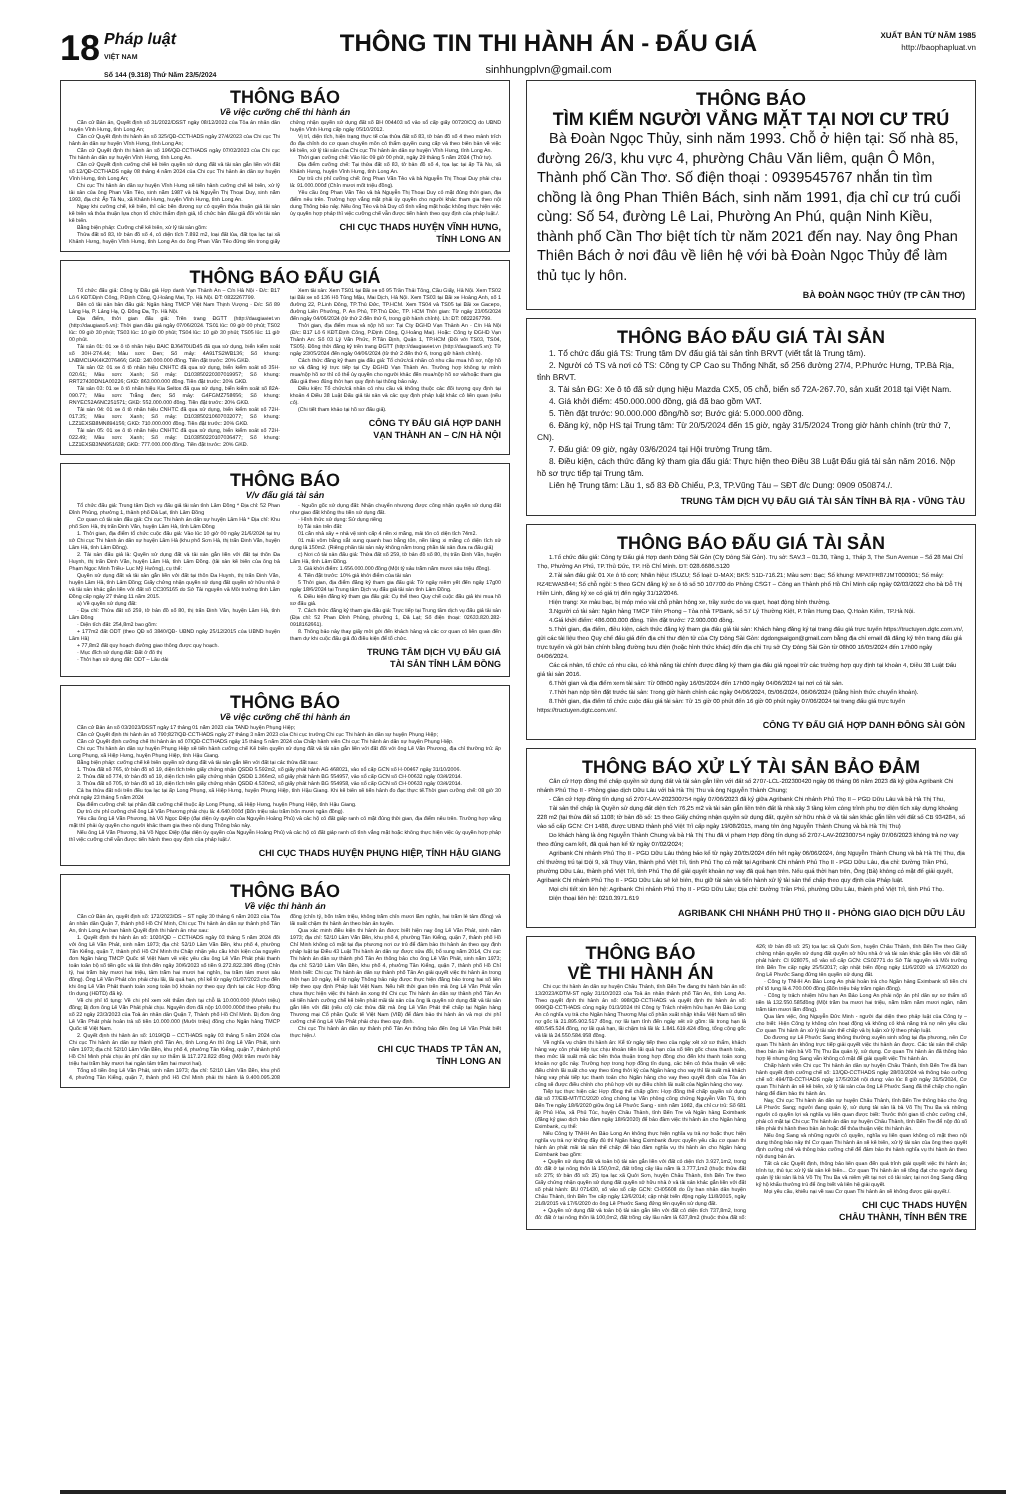18
Pháp luật
VIỆT NAM
Số 144 (9.318) Thứ Năm 23/5/2024
THÔNG TIN THI HÀNH ÁN - ĐẤU GIÁ
sinhhungplvn@gmail.com
XUẤT BẢN TỪ NĂM 1985
http://baophapluat.vn
THÔNG BÁO
Về việc cưỡng chế thi hành án
Căn cứ Bản án, Quyết định số 31/2022/DSST ngày 08/12/2022 của Tòa án nhân dân huyện Vĩnh Hưng, tỉnh Long An;
Căn cứ Quyết định thi hành án số 325/QĐ-CCTHADS ngày 27/4/2023 của Chi cục Thi hành án dân sự huyện Vĩnh Hưng, tỉnh Long An;
Căn cứ Quyết định thi hành án số 196/QĐ-CCTHADS ngày 07/02/2023 của Chi cục Thi hành án dân sự huyện Vĩnh Hưng, tỉnh Long An.
Căn cứ Quyết định cưỡng chế kê biên quyền sử dụng đất và tài sản gắn liền với đất số 12/QĐ-CCTHADS ngày 08 tháng 4 năm 2024 của Chi cục Thi hành án dân sự huyện Vĩnh Hưng, tỉnh Long An;
Chi cục Thi hành án dân sự huyện Vĩnh Hưng sẽ tiến hành cưỡng chế kê biên, xử lý tài sản của ông Phan Văn Tèo, sinh năm 1987 và bà Nguyễn Thị Thoại Duy, sinh năm 1993, địa chỉ: Ấp Tà Nu, xã Khánh Hưng, huyện Vĩnh Hưng, tỉnh Long An.
Ngay khi cưỡng chế, kê biên, thì các bên đương sự có quyền thỏa thuận giá tài sản kê biên và thỏa thuận lựa chọn tổ chức thẩm định giá, tổ chức bán đấu giá đối với tài sản kê biên.
Bằng biện pháp: Cưỡng chế kê biên, xử lý tài sản gồm:
Thửa đất số 83, tờ bản đồ số 4, có diện tích 7.892 m2, loại đất lúa, đất tọa lạc tại xã Khánh Hưng, huyện Vĩnh Hưng, tỉnh Long An do ông Phan Văn Tèo đứng tên trong giấy chứng nhận quyền sử dụng đất số BH 004403 số vào sổ cấp giấy 00720/CQ do UBND huyện Vĩnh Hưng cấp ngày 05/10/2012.
Vị trí, diện tích, hiện trạng thực tế của thửa đất số 83, tờ bản đồ số 4 theo mảnh trích đo địa chính do cơ quan chuyên môn có thẩm quyền cung cấp và theo biên bản về việc kê biên, xử lý tài sản của Chi cục Thi hành án dân sự huyện Vĩnh Hưng, tỉnh Long An.
Thời gian cưỡng chế: Vào lúc 09 giờ 00 phút, ngày 29 tháng 5 năm 2024 (Thứ tư).
Địa điểm cưỡng chế: Tại thửa đất số 83, tờ bản đồ số 4, tọa lạc tại ấp Tà Nu, xã Khánh Hưng, huyện Vĩnh Hưng, tỉnh Long An.
Dự trù chi phí cưỡng chế: ông Phan Văn Tèo và bà Nguyễn Thị Thoại Duy phải chịu là: 91.000.000đ (Chín mươi mốt triệu đồng).
Yêu cầu ông Phan Văn Tèo và bà Nguyễn Thị Thoại Duy có mặt đúng thời gian, địa điểm nêu trên. Trường hợp vắng mặt phải ủy quyền cho người khác tham gia theo nội dung Thông báo này. Nếu ông Tèo và bà Duy cố tình vắng mặt hoặc không thực hiện việc ủy quyền hợp pháp thì việc cưỡng chế vẫn được tiến hành theo quy định của pháp luật./.
CHI CỤC THADS HUYỆN VĨNH HƯNG,
TỈNH LONG AN
THÔNG BÁO ĐẤU GIÁ
Tổ chức đấu giá: Công ty Đấu giá Hợp danh Vạn Thành An – C/n Hà Nội - Đ/c: B17 Lô 6 KĐT.Định Công, P.Định Công, Q.Hoàng Mai, Tp. Hà Nội. ĐT: 0822267799.
Bên có tài sản bán đấu giá: Ngân hàng TMCP Việt Nam Thịnh Vượng - Đ/c: Số 89 Láng Hạ, P. Láng Hạ, Q. Đống Đa, Tp. Hà Nội.
Địa điểm, thời gian đấu giá: Trên trang ĐGTT (http://daugiaviet.vn (http://daugiaso5.vn): Thời gian đấu giá ngày 07/06/2024. TS01 lúc: 09 giờ 00 phút; TS02 lúc: 09 giờ 30 phút; TS03 lúc: 10 giờ 00 phút; TS04 lúc: 10 giờ 30 phút; TS05 lúc: 11 giờ 00 phút.
Tài sản 01: 01 xe ô tô nhãn hiệu BAIC BJ6470UD45 đã qua sử dụng, biển kiểm soát số 30H-274.44; Màu sơn: Đen; Số máy: 4A91TS2WB136; Số khung: LNBMCUAK4KZ076466; GKĐ: 240.000.000 đồng. Tiền đặt trước: 20% GKĐ.
Tài sản 02: 01 xe ô tô nhãn hiệu CNHTC đã qua sử dụng, biển kiểm soát số 35H-020.61; Màu sơn: Xanh; Số máy: D10385022030701995​7; Số khung: RRT27430DN1A00226; GKĐ: 863.000.000 đồng. Tiền đặt trước: 20% GKĐ.
Tài sản 03: 01 xe ô tô nhãn hiệu Kia Seltos đã qua sử dụng, biển kiểm soát số 82A-090.77; Màu sơn: Trắng đen; Số máy: G4FGMZ758656; Số khung: RNYEC52A6NC251571; GKĐ: 552.000.000 đồng. Tiền đặt trước: 20% GKĐ.
Tài sản 04: 01 xe ô tô nhãn hiệu CNHTC đã qua sử dụng, biển kiểm soát số 72H-017.35; Màu sơn: Xanh; Số máy: D103850210607032077; Số khung: LZZ1EXSB8MN894156; GKĐ: 710.000.000 đồng. Tiền đặt trước: 20% GKĐ.
Tài sản 05: 01 xe ô tô nhãn hiệu CNHTC đã qua sử dụng, biển kiểm soát số 72H-022.49; Màu sơn: Xanh; Số máy: D103850220107036477; Số khung: LZZ1EXSB3NN951638; GKĐ: 777.000.000 đồng. Tiền đặt trước: 20% GKĐ.
Xem tài sản: Xem TS01 tại Bãi xe số 95 Trần Thái Tông, Cầu Giấy, Hà Nội. Xem TS02 tại Bãi xe số 136 Hồ Tùng Mậu, Mai Dịch, Hà Nội. Xem TS03 tại Bãi xe Hoàng Anh, số 1 đường 22, P.Linh Đông, TP.Thủ Đức, TP.HCM. Xem TS04 và TS05 tại Bãi xe Gacepo, đường Liên Phường, P. An Phú, TP.Thủ Đức, TP. HCM Thời gian: Từ ngày 23/05/2024 đến ngày 04/06/2024 (từ thứ 2 đến thứ 6, trong giờ hành chính). Lh: ĐT: 0822267799.
Thời gian, địa điểm mua và nộp hồ sơ: Tại Cty ĐGHD Vạn Thành An - C/n Hà Nội (Đ/c: B17 Lô 6 KĐT.Định Công, P.Định Công, Q.Hoàng Mai). Hoặc: Công ty ĐGHD Vạn Thành An: Số 03 Lý Văn Phức, P.Tân Định, Quận 1, TP.HCM (Đối với TS03, TS04, TS05). Đồng thời đăng ký trên trang ĐGTT (http://daugiaviet.vn (http://daugiaso5.vn): Từ ngày 23/05/2024 đến ngày 04/06/2024 (từ thứ 2 đến thứ 6, trong giờ hành chính).
Cách thức đăng ký tham gia đấu giá: Tổ chức/cá nhân có nhu cầu mua hồ sơ, nộp hồ sơ và đăng ký trực tiếp tại Cty ĐGHD Vạn Thành An. Trường hợp không tự mình mua/nộp hồ sơ thì có thể ủy quyền cho người khác đến mua/nộp hồ sơ và/hoặc tham gia đấu giá theo đúng thời hạn quy định tại thông báo này.
Điều kiện: Tổ chức/cá nhân có nhu cầu và không thuộc các đối tượng quy định tại khoản 4 Điều 38 Luật Đấu giá tài sản và các quy định pháp luật khác có liên quan (nếu có).
(Chi tiết tham khảo tại hồ sơ đấu giá).
CÔNG TY ĐẤU GIÁ HỢP DANH
VẠN THÀNH AN – C/N HÀ NỘI
THÔNG BÁO
V/v đấu giá tài sản
Tổ chức đấu giá: Trung tâm Dịch vụ đấu giá tài sản tỉnh Lâm Đồng * Địa chỉ: 52 Phan Đình Phùng, phường 1, thành phố Đà Lạt, tỉnh Lâm Đồng
Cơ quan có tài sản đấu giá: Chi cục Thi hành án dân sự huyện Lâm Hà * Địa chỉ: Khu phố Sơn Hà, thị trấn Đinh Văn, huyện Lâm Hà, tỉnh Lâm Đồng
1. Thời gian, địa điểm tổ chức cuộc đấu giá: Vào lúc 10 giờ 00 ngày 21/6/2024 tại trụ sở Chi cục Thi hành án dân sự huyện Lâm Hà (khu phố Sơn Hà, thị trấn Đinh Văn, huyện Lâm Hà, tỉnh Lâm Đồng).
2. Tài sản đấu giá là: Quyền sử dụng đất và tài sản gắn liền với đất tại thôn Đa Huynh, thị trấn Đinh Văn, huyện Lâm Hà, tỉnh Lâm Đồng. (tài sản kê biên của ông bà Phạm Ngọc Minh Triều- Lục Mỹ Hường), cụ thể:
Quyền sử dụng đất và tài sản gắn liền với đất tại thôn Đa Huynh, thị trấn Đinh Văn, huyện Lâm Hà, tỉnh Lâm Đồng; Giấy chứng nhận quyền sử dụng đất quyền sở hữu nhà ở và tài sản khác gắn liền với đất số CC305165 do Sở Tài nguyên và Môi trường tỉnh Lâm Đồng cấp ngày 27 tháng 11 năm 2015.
a) Về quyền sử dụng đất:
- Địa chỉ: Thửa đất số 259, tờ bản đồ số 80, thị trấn Đinh Văn, huyện Lâm Hà, tỉnh Lâm Đồng
- Diện tích đất: 254,8m2 bao gồm:
+ 177m2 đất ODT (theo QĐ số 3840/QĐ- UBND ngày 25/12/2015 của UBND huyện Lâm Hà)
+ 77,8m2 đất quy hoạch đường giao thông được quy hoạch.
- Mục đích sử dụng đất: Đất ở đô thị
- Thời hạn sử dụng đất: ODT – Lâu dài
- Nguồn gốc sử dụng đất: Nhận chuyển nhượng được công nhận quyền sử dụng đất như giao đất không thu tiền sử dụng đất.
- Hình thức sử dụng: Sử dụng riêng
b) Tài sản trên đất:
01 căn nhà xây + nhà vệ sinh cấp 4 nền xi măng, mái tôn có diện tích 74m2.
01 mái vòm bằng sắt xung quanh bao bằng tôn, nền láng xi măng có diện tích sử dụng là 150m2. (Riêng phần tài sản này không nằm trong phần tài sản đưa ra đấu giá)
c) Nơi có tài sản đấu giá: Thửa đất số 259, tờ bản đồ số 80, thị trấn Đinh Văn, huyện Lâm Hà, tỉnh Lâm Đồng.
3. Giá khởi điểm: 1.656.000.000 đồng (Một tỷ sáu trăm năm mươi sáu triệu đồng).
4. Tiền đặt trước: 10% giá khởi điểm của tài sản
5 Thời gian, địa điểm đăng ký tham gia đấu giá: Từ ngày niêm yết đến ngày 17g00 ngày 18/6/2024 tại Trung tâm Dịch vụ đấu giá tài sản tỉnh Lâm Đồng.
6. Điều kiện đăng ký tham gia đấu giá: Cụ thể theo Quy chế cuộc đấu giá khi mua hồ sơ đấu giá.
7. Cách thức đăng ký tham gia đấu giá: Trực tiếp tại Trung tâm dịch vụ đấu giá tài sản (Địa chỉ: 52 Phan Đình Phùng, phường 1, Đà Lạt; Số điện thoại: 02633.820.282- 0918162661).
8. Thông báo này thay giấy mời gởi đến khách hàng và các cơ quan có liên quan đến tham dự khi cuộc đấu giá đủ điều kiện để tổ chức.
TRUNG TÂM DỊCH VỤ ĐẤU GIÁ
TÀI SẢN TỈNH LÂM ĐỒNG
THÔNG BÁO
Về việc cưỡng chế thi hành án
Căn cứ Bản án số 03/2023/DSST ngày 17 tháng 01 năm 2023 của TAND huyện Phụng Hiệp;
Căn cứ Quyết định thi hành án số 790;827/QĐ-CCTHADS ngày 27 tháng 3 năm 2023 của Chi cục trưởng Chi cục Thi hành án dân sự huyện Phụng Hiệp;
Căn cứ Quyết định cưỡng chế thi hành án số 07/QĐ-CCTHADS ngày 15 tháng 5 năm 2024 của Chấp hành viên Chi cục Thi hành án dân sự huyện Phụng Hiệp.
Chi cục Thi hành án dân sự huyện Phụng Hiệp sẽ tiến hành cưỡng chế Kê biên quyền sử dụng đất và tài sản gắn liền với đất đối với ông Lê Văn Phương, địa chỉ thường trú: ấp Long Phụng, xã Hiệp Hưng, huyện Phụng Hiệp, tỉnh Hậu Giang.
Bằng biện pháp: cưỡng chế kê biên quyền sử dụng đất và tài sản gắn liền với đất tại các thửa đất sau:
1. Thửa đất số 765, tờ bản đồ số 19, diện tích trên giấy chứng nhận QSDĐ 5.592m2, số giấy phát hành AG 468021, vào sổ cấp GCN số H-00467 ngày 31/10/2006.
2. Thửa đất số 774, tờ bản đồ số 19, diện tích trên giấy chứng nhận QSDĐ 1.366m2, số giấy phát hành BG 554957, vào sổ cấp GCN số CH-00632 ngày 03/4/2014.
3. Thửa đất số 705, tờ bản đồ số 19, diện tích trên giấy chứng nhận QSDĐ 4.530m2, số giấy phát hành BG 554958, vào sổ cấp GCN số CH-00633 ngày 03/4/2014.
Cả ba thửa đất nói trên đều tọa lạc tại ấp Long Phụng, xã Hiệp Hưng, huyện Phụng Hiệp, tỉnh Hậu Giang. Khi kê biên sẽ tiến hành đo đạc thực tế.Thời gian cưỡng chế: 08 giờ 30 phút ngày 23 tháng 5 năm 2024
Địa điểm cưỡng chế: tại phần đất cưỡng chế thuộc ấp Long Phụng, xã Hiệp Hưng, huyện Phụng Hiệp, tỉnh Hậu Giang.
Dự trù chi phí cưỡng chế ông Lê Văn Phương phải chịu là: 4.640.000đ (Bốn triệu sáu trăm bốn mươi ngàn đồng).
Yêu cầu ông Lê Văn Phương, bà Võ Ngọc Điệp (đại diện ủy quyền của Nguyễn Hoàng Phú) và các hộ có đất giáp ranh có mặt đúng thời gian, địa điểm nêu trên. Trường hợp vắng mặt thì phải ủy quyền cho người khác tham gia theo nội dung Thông báo này.
Nếu ông Lê Văn Phương, bà Võ Ngọc Điệp (đại diện ủy quyền của Nguyễn Hoàng Phú) và các hộ có đất giáp ranh cố tình vắng mặt hoặc không thực hiện việc ủy quyền hợp pháp thì việc cưỡng chế vẫn được tiến hành theo quy định của pháp luật./.
CHI CỤC THADS HUYỆN PHỤNG HIỆP, TỈNH HẬU GIANG
THÔNG BÁO
Về việc thi hành án
Căn cứ Bản án, quyết định số: 172/2023/DS – ST ngày 30 tháng 6 năm 2023 của Tòa án nhân dân Quận 7, thành phố Hồ Chí Minh, Chi cục Thi hành án dân sự thành phố Tân An, tỉnh Long An ban hành Quyết định thi hành án như sau:
1. Quyết định thi hành án số: 1020/QĐ – CCTHADS ngày 03 tháng 5 năm 2024 đối với ông Lê Văn Phát, sinh năm 1973; địa chỉ: 52/10 Lâm Văn Bền, khu phố 4, phường Tân Kiểng, quận 7, thành phố Hồ Chí Minh thi Chấp nhận yêu cầu khởi kiện của nguyên đơn Ngân hàng TMCP Quốc tế Việt Nam về việc yêu cầu ông Lê Văn Phát phải thanh toán toàn bộ số tiền gốc và lãi tính đến ngày 30/6/2023 số tiền 9.272.822.386 đồng (Chín tỷ, hai trăm bảy mươi hai triệu, tám trăm hai mươi hai nghìn, ba trăm tám mươi sáu đồng). Ông Lê Văn Phát còn phải chịu lãi, lãi quá hạn, phí kể từ ngày 01/07/2023 cho đến khi ông Lê Văn Phát thanh toán xong toàn bộ khoản nợ theo quy định tại các Hợp đồng tín dụng (HĐTD) đã ký.
Về chi phí tố tụng: Về chi phí xem xét thẩm định tại chỗ là 10.000.000 (Mười triệu) đồng; Bị đơn ông Lê Văn Phát phải chịu. Nguyên đơn đã nộp 10.000.000đ theo phiếu thu số 22 ngày 23/3/2023 của Toà án nhân dân Quận 7, Thành phố Hồ Chí Minh. Bị đơn ông Lê Văn Phát phải hoàn trả số tiền 10.000.000 (Mười triệu) đồng cho Ngân hàng TMCP Quốc tế Việt Nam.
2. Quyết định thi hành án số: 1019/QĐ – CCTHADS ngày 03 tháng 5 năm 2024 của Chi cục Thi hành án dân sự thành phố Tân An, tỉnh Long An thì ông Lê Văn Phát, sinh năm 1973; địa chỉ: 52/10 Lâm Văn Bền, khu phố 4, phường Tân Kiểng, quận 7, thành phố Hồ Chí Minh phải chịu án phí dân sự sơ thẩm là 117.272.822 đồng (Một trăm mười bảy triệu hai trăm bảy mươi hai ngàn tám trăm hai mươi hai).
Tổng số tiền ông Lê Văn Phát, sinh năm 1973; địa chỉ: 52/10 Lâm Văn Bền, khu phố 4, phường Tân Kiểng, quận 7, thành phố Hồ Chí Minh phải thi hành là 9.400.095.208 đồng (chín tỷ, bốn trăm triệu, không trăm chín mươi lăm nghìn, hai trăm lẻ tám đồng) và lãi suất chậm thi hành án theo bản án tuyên.
Qua xác minh điều kiện thi hành án được biết hiện nay ông Lê Văn Phát, sinh năm 1973; địa chỉ: 52/10 Lâm Văn Bền, khu phố 4, phường Tân Kiểng, quận 7, thành phố Hồ Chí Minh không có mặt tại địa phương nơi cư trú để đảm bảo thi hành án theo quy định pháp luật tại Điều 43 Luật Thi hành án dân sự được sửa đổi, bổ sung năm 2014, Chi cục Thi hành án dân sự thành phố Tân An thông báo cho ông Lê Văn Phát, sinh năm 1973; địa chỉ: 52/10 Lâm Văn Bền, khu phố 4, phường Tân Kiểng, quận 7, thành phố Hồ Chí Minh biết: Chi cục Thi hành án dân sự thành phố Tân An giải quyết việc thi hành án trong thời hạn 10 ngày, kể từ ngày Thông báo này được thực hiện đăng báo trong hai số liên tiếp theo quy định Pháp luật Việt Nam. Nếu hết thời gian trên mà ông Lê Văn Phát vẫn chưa thực hiện việc thi hành án xong thì Chi cục Thi hành án dân sự thành phố Tân An sẽ tiến hành cưỡng chế kê biên phát mãi tài sản của ông là quyền sử dụng đất và tài sản gắn liền với đất (nếu có) các thửa đất mà ông Lê Văn Phát thế chấp tại Ngân hàng Thương mại Cổ phần Quốc tế Việt Nam (VIB) để đảm bảo thi hành án và mọi chi phí cưỡng chế ông Lê Văn Phát phải chịu theo quy định.
Chi cục Thi hành án dân sự thành phố Tân An thông báo đến ông Lê Văn Phát biết thực hiện./.
CHI CỤC THADS TP TÂN AN,
TỈNH LONG AN
THÔNG BÁO
TÌM KIẾM NGƯỜI VẮNG MẶT TẠI NƠI CƯ TRÚ
Bà Đoàn Ngọc Thủy, sinh năm 1993. Chỗ ở hiện tại: Số nhà 85, đường 26/3, khu vực 4, phường Châu Văn liêm, quận Ô Môn, Thành phố Cần Thơ. Số điện thoại : 0939545767 nhắn tin tìm chồng là ông Phan Thiên Bách, sinh năm 1991, địa chỉ cư trú cuối cùng: Số 54, đường Lê Lai, Phường An Phú, quận Ninh Kiều, thành phố Cần Thơ biệt tích từ năm 2021 đến nay. Nay ông Phan Thiên Bách ở nơi đâu về liên hệ với bà Đoàn Ngọc Thủy để làm thủ tục ly hôn.
BÀ ĐOÀN NGỌC THỦY (TP CẦN THƠ)
THÔNG BÁO ĐẤU GIÁ TÀI SẢN
1. Tổ chức đấu giá TS: Trung tâm DV đấu giá tài sản tỉnh BRVT (viết tắt là Trung tâm).
2. Người có TS và nơi có TS: Công ty CP Cao su Thống Nhất, số 256 đường 27/4, P.Phước Hưng, TP.Bà Rịa, tỉnh BRVT.
3. Tài sản ĐG: Xe ô tô đã sử dụng hiệu Mazda CX5, 05 chỗ, biển số 72A-267.70, sản xuất 2018 tại Việt Nam.
4. Giá khởi điểm: 450.000.000 đồng, giá đã bao gồm VAT.
5. Tiền đặt trước: 90.000.000 đồng/hồ sơ; Bước giá: 5.000.000 đồng.
6. Đăng ký, nộp HS tại Trung tâm: Từ 20/5/2024 đến 15 giờ, ngày 31/5/2024 Trong giờ hành chính (trừ thứ 7, CN).
7. Đấu giá: 09 giờ, ngày 03/6/2024 tại Hội trường Trung tâm.
8. Điều kiện, cách thức đăng ký tham gia đấu giá: Thực hiện theo Điều 38 Luật Đấu giá tài sản năm 2016. Nộp hồ sơ trực tiếp tại Trung tâm.
Liên hệ Trung tâm: Lầu 1, số 83 Đồ Chiểu, P.3, TP.Vũng Tàu – SĐT đ/c Dung: 0909 050874./.
TRUNG TÂM DỊCH VỤ ĐẤU GIÁ TÀI SẢN TỈNH BÀ RỊA - VŨNG TÀU
THÔNG BÁO ĐẤU GIÁ TÀI SẢN
1.Tổ chức đấu giá: Công ty Đấu giá Hợp danh Đông Sài Gòn (Cty Đông Sài Gòn). Trụ sở: SAV.3 – 01.30, Tầng 1, Tháp 3, The Sun Avenue – Số 28 Mai Chí Thọ, Phường An Phú, TP.Thủ Đức, TP. Hồ Chí Minh. ĐT: 028.6686.5120
2.Tài sản đấu giá: 01 Xe ô tô con; Nhãn hiệu: ISUZU; Số loại: D-MAX; BKS: 51D-716.21; Màu sơn: Bạc; Số khung: MPATFR87JMT000901; Số máy: RZ4EWA5844; Số chỗ ngồi: 5 theo GCN đăng ký xe ô tô số 50 107700 do Phòng CSGT – Công an Thành phố Hồ Chí Minh cấp ngày 02/03/2022 cho bà Đỗ Thị Hiền Linh, đăng ký xe có giá trị đến ngày 31/12/2046.
Hiện trạng: Xe màu bạc, bị móp méo vài chỗ phần hông xe, trầy xước do va quẹt, hoạt động bình thường.
3.Người có tài sản: Ngân hàng TMCP Tiên Phong – Tòa nhà TPBank, số 57 Lý Thường Kiệt, P.Trần Hưng Đạo, Q.Hoàn Kiếm, TP.Hà Nội.
4.Giá khởi điểm: 486.000.000 đồng. Tiền đặt trước: 72.900.000 đồng.
5.Thời gian, địa điểm, điều kiện, cách thức đăng ký tham gia đấu giá tài sản: Khách hàng đăng ký tại trang đấu giá trực tuyến https://tructuyen.dgtc.com.vn/, gửi các tài liệu theo Quy chế đấu giá đến địa chỉ thư điện tử của Cty Đông Sài Gòn: dgdongsaigon@gmail.com bằng địa chỉ email đã đăng ký trên trang đấu giá trực tuyến và gửi bản chính bằng đường bưu điện (hoặc hình thức khác) đến địa chỉ Trụ sở Cty Đông Sài Gòn từ 08h00 16/05/2024 đến 17h00 ngày 04/06/2024.
Các cá nhân, tổ chức có nhu cầu, có khả năng tài chính được đăng ký tham gia đấu giá ngoại trừ các trường hợp quy định tại khoản 4, Điều 38 Luật Đấu giá tài sản 2016.
6.Thời gian và địa điểm xem tài sản: Từ 08h00 ngày 16/05/2024 đến 17h00 ngày 04/06/2024 tại nơi có tài sản.
7.Thời hạn nộp tiền đặt trước tài sản: Trong giờ hành chính các ngày 04/06/2024, 05/06/2024, 06/06/2024 (Bằng hình thức chuyển khoản).
8.Thời gian, địa điểm tổ chức cuộc đấu giá tài sản: Từ 15 giờ 00 phút đến 16 giờ 00 phút ngày 07/06/2024 tại trang đấu giá trực tuyến https://tructuyen.dgtc.com.vn/.
CÔNG TY ĐẤU GIÁ HỢP DANH ĐÔNG SÀI GÒN
THÔNG BÁO XỬ LÝ TÀI SẢN BẢO ĐẢM
Căn cứ Hợp đồng thế chấp quyền sử dụng đất và tài sản gắn liền với đất số 2707-LCL-202300420 ngày 06 tháng 06 năm 2023 đã ký giữa Agribank Chi nhánh Phú Thọ II - Phòng giao dịch Dữu Lâu với bà Hà Thị Thu và ông Nguyễn Thành Chung;
- Căn cứ Hợp đồng tín dụng số 2707-LAV-202300754 ngày 07/06/2023 đã ký giữa Agribank Chi nhánh Phú Thọ II – PGD Dữu Lâu và bà Hà Thị Thu,
Tài sản thế chấp là Quyền sử dụng đất diện tích 76,25 m2 và tài sản gắn liền trên đất là nhà xây 3 tầng kèm công trình phụ trợ diện tích xây dựng khoảng 228 m2 (tại thửa đất số 1108; tờ bản đồ số: 15 theo Giấy chứng nhận quyền sử dụng đất, quyền sở hữu nhà ở và tài sản khác gắn liền với đất số CB 934284, số vào sổ cấp GCN: CH 1488, được UBND thành phố Việt Trì cấp ngày 19/08/2015, mang tên ông Nguyễn Thành Chung và bà Hà Thị Thu)
Do khách hàng là ông Nguyễn Thành Chung và bà Hà Thị Thu đã vi phạm Hợp đồng tín dụng số 2707-LAV-202300754 ngày 07/06/2023 không trả nợ vay theo đúng cam kết, đã quá hạn kể từ ngày 07/02/2024;
Agribank Chi nhánh Phú Thọ II - PGD Dữu Lâu thông báo kể từ ngày 20/05/2024 đến hết ngày 06/06/2024, ông Nguyễn Thành Chung và bà Hà Thị Thu, địa chỉ thường trú tại Đội 9, xã Thụy Vân, thành phố Việt Trì, tỉnh Phú Thọ có mặt tại Agribank Chi nhánh Phú Thọ II - PGD Dữu Lâu, địa chỉ: Đường Trần Phú, phường Dữu Lâu, thành phố Việt Trì, tỉnh Phú Thọ để giải quyết khoản nợ vay đã quá hạn trên. Nếu quá thời hạn trên, Ông (Bà) không có mặt để giải quyết, Agribank Chi nhánh Phú Thọ II - PGD Dữu Lâu sẽ kê biên, thu giữ tài sản và tiến hành xử lý tài sản thế chấp theo quy định của Pháp luật.
Mọi chi tiết xin liên hệ: Agribank Chi nhánh Phú Thọ II - PGD Dữu Lâu; Địa chỉ: Đường Trần Phú, phường Dữu Lâu, thành phố Việt Trì, tỉnh Phú Thọ.
Điện thoại liên hệ: 0210.3971.619
AGRIBANK CHI NHÁNH PHÚ THỌ II - PHÒNG GIAO DỊCH DỮU LÂU
THÔNG BÁO
VỀ THI HÀNH ÁN
Chi cục thi hành án dân sự huyện Châu Thành, tỉnh Bến Tre đang thi hành bản án số: 13/2023/KDTM-ST ngày 31/10/2023 của Toà án nhân thành phố Tân An, tỉnh Long An. Theo quyết định thi hành án số: 998/QĐ-CCTHADS và quyết định thi hành án số: 999/QĐ-CCTHADS cùng ngày 01/3/2024 thì Công ty Trách nhiệm hữu hạn An Bảo Long An có nghĩa vụ trả cho Ngân hàng Thương Mại cổ phần xuất nhập khẩu Việt Nam số tiền nợ gốc là 21.895.902.517 đồng, nợ lãi tạm tính đến ngày xét xử gồm: lãi trong hạn là 480.545.524 đồng, nợ lãi quá hạn, lãi chậm trả lãi là: 1.841.619.424 đồng, tổng cộng gốc và lãi là 24.550.584.958 đồng.
Về nghĩa vụ chậm thi hành án: Kể từ ngày tiếp theo của ngày xét xử sơ thẩm, khách hàng vay còn phải tiếp tục chịu khoản tiền lãi quá hạn của số tiền gốc chưa thanh toán, theo mức lãi suất mà các bên thỏa thuận trong hợp đồng cho đến khi thanh toán xong khoản nợ gốc này. Trường hợp trong hợp đồng tín dụng, các bên có thỏa thuận về việc điều chỉnh lãi suất cho vay theo từng thời kỳ của Ngân hàng cho vay thì lãi suất mà khách hàng vay phải tiếp tục thanh toán cho Ngân hàng cho vay theo quyết định của Tòa án cũng sẽ được điều chỉnh cho phù hợp với sự điều chỉnh lãi suất của Ngân hàng cho vay.
Tiếp tục thực hiện các Hợp đồng thế chấp gồm: Hợp đồng thế chấp quyền sử dụng đất số 77/EIB-MT/TC/2020 công chứng tại Văn phòng công chứng Nguyễn Văn Tú, tỉnh Bến Tre ngày 18/6/2020 giữa ông Lê Phước Sang - sinh năm 1982, địa chỉ cư trú: Số 681 ấp Phú Hòa, xã Phú Túc, huyện Châu Thành, tỉnh Bến Tre và Ngân hàng Eximbank (đăng ký giao dịch bảo đảm ngày 18/6/2020) để bảo đảm việc thi hành án cho Ngân hàng Eximbank, cụ thể:
Nếu Công ty TNHH An Bảo Long An không thực hiện nghĩa vụ trả nợ hoặc thực hiện nghĩa vụ trả nợ không đầy đủ thì Ngân hàng Eximbank được quyền yêu cầu cơ quan thi hành án phát mãi tài sản thế chấp để bảo đảm nghĩa vụ thi hành án cho Ngân hàng Eximbank bao gồm:
+ Quyền sử dụng đất và toàn bộ tài sản gắn liền với đất có diện tích 3.927,1m2, trong đó: đất ở tại nông thôn là 150,0m2, đất trồng cây lâu năm là 3.777,1m2 (thuộc thửa đất số: 275; tờ bản đồ số: 25) tọa lạc xã Quới Sơn, huyện Châu Thành, tỉnh Bến Tre theo Giấy chứng nhận quyền sử dụng đất quyền sở hữu nhà ở và tài sản khác gắn liền với đất số phát hành: BU 071430, số vào sổ cấp GCN: CH05608 do Ủy ban nhân dân huyện Châu Thành, tỉnh Bến Tre cấp ngày 12/6/2014; cập nhật biến động ngày 11/8/2015, ngày 21/8/2015 và 17/6/2020 do ông Lê Phước Sang đứng tên quyền sử dụng đất.
+ Quyền sử dụng đất và toàn bộ tài sản gắn liền với đất có diện tích 737,8m2, trong đó: đất ở tại nông thôn là 100,0m2, đất trồng cây lâu năm là 637,8m2 (thuộc thửa đất số: 426; tờ bản đồ số: 25) tọa lạc xã Quới Sơn, huyện Châu Thành, tỉnh Bến Tre theo Giấy chứng nhận quyền sử dụng đất quyền sở hữu nhà ở và tài sản khác gắn liền với đất số phát hành: CI 928075, số vào sổ cấp GCN: CS02771 do Sở Tài nguyên và Môi trường tỉnh Bến Tre cấp ngày 25/5/2017; cập nhật biến động ngày 11/6/2020 và 17/6/2020 do ông Lê Phước Sang đứng tên quyền sử dụng đất.
- Công ty TNHH An Bảo Long An phải hoàn trả cho Ngân hàng Eximbank số tiền chi phí tố tụng là 4.700.000 đồng (Bốn triệu bảy trăm ngàn đồng).
- Công ty trách nhiệm hữu hạn An Bảo Long An phải nộp án phí dân sự sơ thẩm số tiền là 132.550.585đồng (Một trăm ba mươi hai triệu, năm trăm năm mươi ngàn, năm trăm tám mươi lăm đồng).
Qua làm việc, ông Nguyễn Đức Minh - người đại diện theo pháp luật của Công ty – cho biết: Hiện Công ty không còn hoạt động và không có khả năng trả nợ nên yêu cầu Cơ quan Thi hành án xử lý tài sản thế chấp và bị luận xử lý theo pháp luật.
Do đương sự Lê Phước Sang không thường xuyên sinh sống tại địa phương, nên Cơ quan Thi hành án không trực tiếp giải quyết việc thi hành án được. Các tài sản thế chấp theo bản án hiện bà Võ Thị Thu Ba quản lý, sử dụng. Cơ quan Thi hành án đã thông báo hợp lệ nhưng ông Sang vẫn không có mặt để giải quyết việc Thi hành án.
Chấp hành viên Chi cục Thi hành án dân sự huyện Châu Thành, tỉnh Bến Tre đã ban hành quyết định cưỡng chế số: 13/QĐ-CCTHADS ngày 28/03/2024 và thông báo cưỡng chế số: 494/TB-CCTHADS ngày 17/5/2024 nội dung: vào lúc 8 giờ ngày 31/5/2024, Cơ quan Thi hành án sẽ kê biên, xử lý tài sản của ông Lê Phước Sang đã thế chấp cho ngân hàng để đảm bảo thi hành án.
Nay, Chi cục Thi hành án dân sự huyện Châu Thành, tỉnh Bến Tre thông báo cho ông Lê Phước Sang; người đang quản lý, sử dụng tài sản là bà Võ Thị Thu Ba và những người có quyền lợi và nghĩa vụ liên quan được biết: Trước thời gian tổ chức cưỡng chế, phải có mặt tại Chi cục Thi hành án dân sự huyện Châu Thành, tỉnh Bến Tre để nộp đủ số tiền phải thi hành theo bản án hoặc để thỏa thuận việc thi hành án.
Nếu ông Sang và những người có quyền, nghĩa vụ liên quan không có mặt theo nội dung thông báo này thì Cơ quan Thi hành án sẽ kê biên, xử lý tài sản của ông theo quyết định cưỡng chế và thông báo cưỡng chế để đảm bảo thi hành nghĩa vụ thi hành án theo nội dung bản án.
Tất cả các Quyết định, thông báo liên quan đến quá trình giải quyết việc thi hành án; trình tự, thủ tục xử lý tài sản kê biên... Cơ quan Thi hành án sẽ tống đạt cho người đang quản lý tài sản là bà Võ Thị Thu Ba và niêm yết tại nơi có tài sản; tại nơi ông Sang đăng ký hộ khẩu thường trú để ông biết và liên hệ giải quyết.
Mọi yêu cầu, khiếu nại về sau Cơ quan Thi hành án sẽ không được giải quyết./.
CHI CỤC THADS HUYỆN
CHÂU THÀNH, TỈNH BẾN TRE